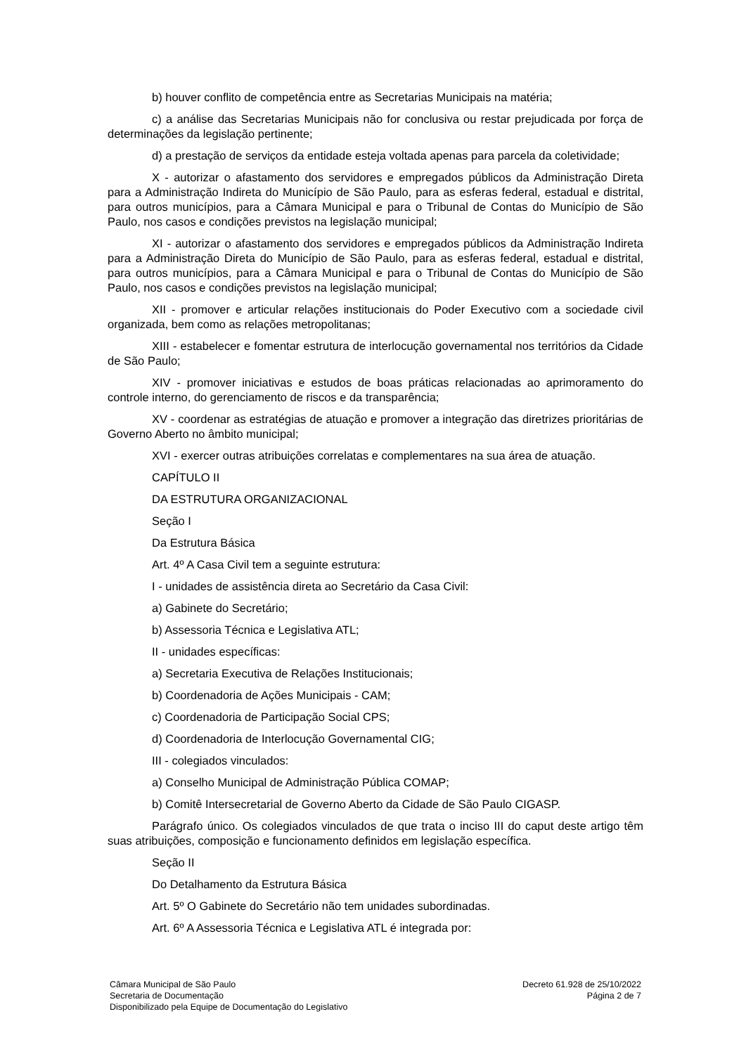b) houver conflito de competência entre as Secretarias Municipais na matéria;
c) a análise das Secretarias Municipais não for conclusiva ou restar prejudicada por força de determinações da legislação pertinente;
d) a prestação de serviços da entidade esteja voltada apenas para parcela da coletividade;
X - autorizar o afastamento dos servidores e empregados públicos da Administração Direta para a Administração Indireta do Município de São Paulo, para as esferas federal, estadual e distrital, para outros municípios, para a Câmara Municipal e para o Tribunal de Contas do Município de São Paulo, nos casos e condições previstos na legislação municipal;
XI - autorizar o afastamento dos servidores e empregados públicos da Administração Indireta para a Administração Direta do Município de São Paulo, para as esferas federal, estadual e distrital, para outros municípios, para a Câmara Municipal e para o Tribunal de Contas do Município de São Paulo, nos casos e condições previstos na legislação municipal;
XII - promover e articular relações institucionais do Poder Executivo com a sociedade civil organizada, bem como as relações metropolitanas;
XIII - estabelecer e fomentar estrutura de interlocução governamental nos territórios da Cidade de São Paulo;
XIV - promover iniciativas e estudos de boas práticas relacionadas ao aprimoramento do controle interno, do gerenciamento de riscos e da transparência;
XV - coordenar as estratégias de atuação e promover a integração das diretrizes prioritárias de Governo Aberto no âmbito municipal;
XVI - exercer outras atribuições correlatas e complementares na sua área de atuação.
CAPÍTULO II
DA ESTRUTURA ORGANIZACIONAL
Seção I
Da Estrutura Básica
Art. 4º A Casa Civil tem a seguinte estrutura:
I - unidades de assistência direta ao Secretário da Casa Civil:
a) Gabinete do Secretário;
b) Assessoria Técnica e Legislativa ATL;
II - unidades específicas:
a) Secretaria Executiva de Relações Institucionais;
b) Coordenadoria de Ações Municipais - CAM;
c) Coordenadoria de Participação Social CPS;
d) Coordenadoria de Interlocução Governamental CIG;
III - colegiados vinculados:
a) Conselho Municipal de Administração Pública COMAP;
b) Comitê Intersecretarial de Governo Aberto da Cidade de São Paulo CIGASP.
Parágrafo único. Os colegiados vinculados de que trata o inciso III do caput deste artigo têm suas atribuições, composição e funcionamento definidos em legislação específica.
Seção II
Do Detalhamento da Estrutura Básica
Art. 5º O Gabinete do Secretário não tem unidades subordinadas.
Art. 6º A Assessoria Técnica e Legislativa ATL é integrada por:
Câmara Municipal de São Paulo
Secretaria de Documentação
Disponibilizado pela Equipe de Documentação do Legislativo
Decreto 61.928 de 25/10/2022
Página 2 de 7